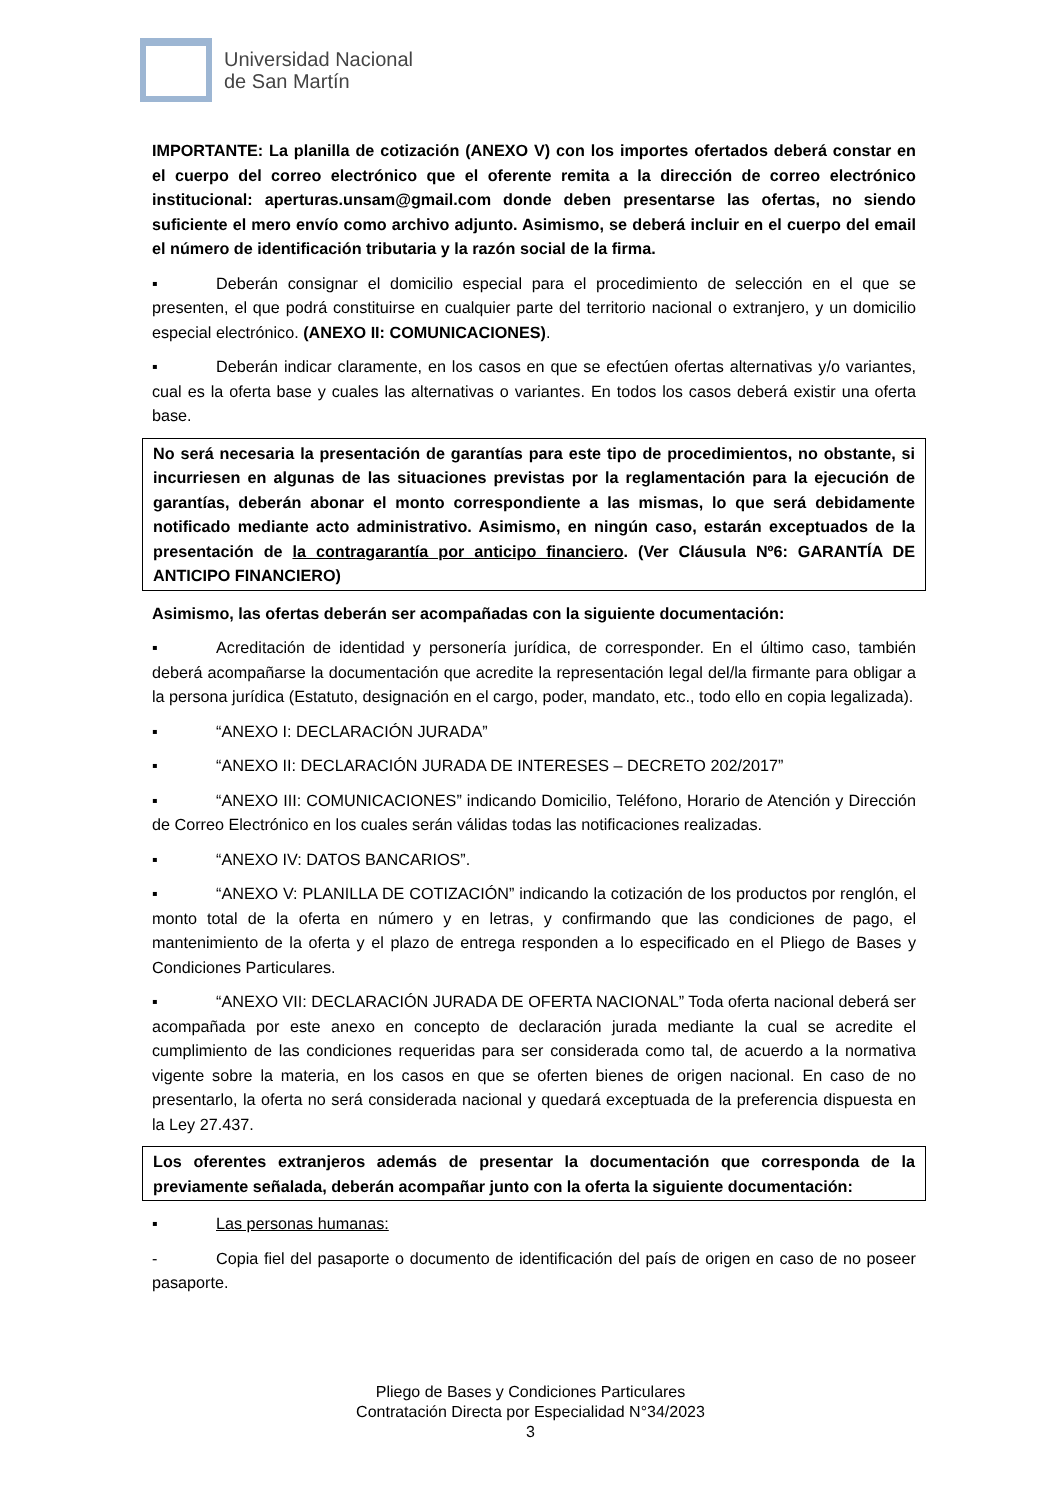Universidad Nacional
de San Martín
IMPORTANTE: La planilla de cotización (ANEXO V) con los importes ofertados deberá constar en el cuerpo del correo electrónico que el oferente remita a la dirección de correo electrónico institucional: aperturas.unsam@gmail.com donde deben presentarse las ofertas, no siendo suficiente el mero envío como archivo adjunto. Asimismo, se deberá incluir en el cuerpo del email el número de identificación tributaria y la razón social de la firma.
▪ Deberán consignar el domicilio especial para el procedimiento de selección en el que se presenten, el que podrá constituirse en cualquier parte del territorio nacional o extranjero, y un domicilio especial electrónico. (ANEXO II: COMUNICACIONES).
▪ Deberán indicar claramente, en los casos en que se efectúen ofertas alternativas y/o variantes, cual es la oferta base y cuales las alternativas o variantes. En todos los casos deberá existir una oferta base.
No será necesaria la presentación de garantías para este tipo de procedimientos, no obstante, si incurriesen en algunas de las situaciones previstas por la reglamentación para la ejecución de garantías, deberán abonar el monto correspondiente a las mismas, lo que será debidamente notificado mediante acto administrativo. Asimismo, en ningún caso, estarán exceptuados de la presentación de la contragarantía por anticipo financiero. (Ver Cláusula Nº6: GARANTÍA DE ANTICIPO FINANCIERO)
Asimismo, las ofertas deberán ser acompañadas con la siguiente documentación:
▪ Acreditación de identidad y personería jurídica, de corresponder. En el último caso, también deberá acompañarse la documentación que acredite la representación legal del/la firmante para obligar a la persona jurídica (Estatuto, designación en el cargo, poder, mandato, etc., todo ello en copia legalizada).
▪ “ANEXO I: DECLARACIÓN JURADA”
▪ “ANEXO II: DECLARACIÓN JURADA DE INTERESES – DECRETO 202/2017”
▪ “ANEXO III: COMUNICACIONES” indicando Domicilio, Teléfono, Horario de Atención y Dirección de Correo Electrónico en los cuales serán válidas todas las notificaciones realizadas.
▪ “ANEXO IV: DATOS BANCARIOS”.
▪ “ANEXO V: PLANILLA DE COTIZACIÓN” indicando la cotización de los productos por renglón, el monto total de la oferta en número y en letras, y confirmando que las condiciones de pago, el mantenimiento de la oferta y el plazo de entrega responden a lo especificado en el Pliego de Bases y Condiciones Particulares.
▪ “ANEXO VII: DECLARACIÓN JURADA DE OFERTA NACIONAL” Toda oferta nacional deberá ser acompañada por este anexo en concepto de declaración jurada mediante la cual se acredite el cumplimiento de las condiciones requeridas para ser considerada como tal, de acuerdo a la normativa vigente sobre la materia, en los casos en que se oferten bienes de origen nacional. En caso de no presentarlo, la oferta no será considerada nacional y quedará exceptuada de la preferencia dispuesta en la Ley 27.437.
Los oferentes extranjeros además de presentar la documentación que corresponda de la previamente señalada, deberán acompañar junto con la oferta la siguiente documentación:
▪ Las personas humanas:
- Copia fiel del pasaporte o documento de identificación del país de origen en caso de no poseer pasaporte.
Pliego de Bases y Condiciones Particulares
Contratación Directa por Especialidad N°34/2023
3